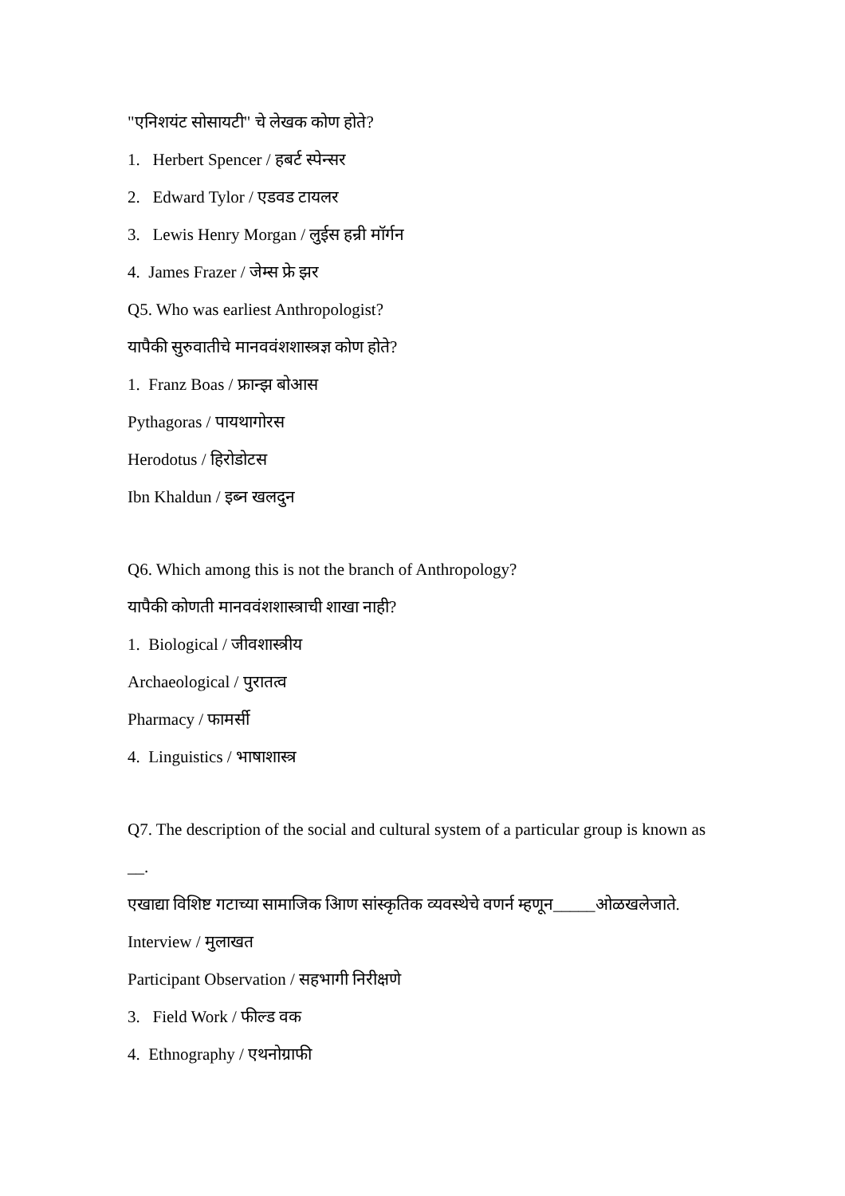"एनिशयंट सोसायटी" चे लेखक कोण होते?
1. Herbert Spencer / हबर्ट स्पेन्सर
2. Edward Tylor / एडवड टायलर
3. Lewis Henry Morgan / लुईस हन्री मॉर्गन
4. James Frazer / जेम्स फ्रे झर
Q5. Who was earliest Anthropologist?
यापैकी सुरुवातीचे मानववंशशास्त्रज्ञ कोण होते?
1. Franz Boas / फ्रान्झ बोआस
Pythagoras / पायथागोरस
Herodotus / हिरोडोटस
Ibn Khaldun / इब्न खलदुन
Q6. Which among this is not the branch of Anthropology?
यापैकी कोणती मानववंशशास्त्राची शाखा नाही?
1. Biological / जीवशास्त्रीय
Archaeological / पुरातत्व
Pharmacy / फामर्सी
4. Linguistics / भाषाशास्त्र
Q7. The description of the social and cultural system of a particular group is known as
__.
एखाद्या विशिष्ट गटाच्या सामाजिक आिण सांस्कृतिक व्यवस्थेचे वणर्न म्हणून_____ओळखलेजाते.
Interview / मुलाखत
Participant Observation / सहभागी निरीक्षणे
3. Field Work / फील्ड वक
4. Ethnography / एथनोग्राफी